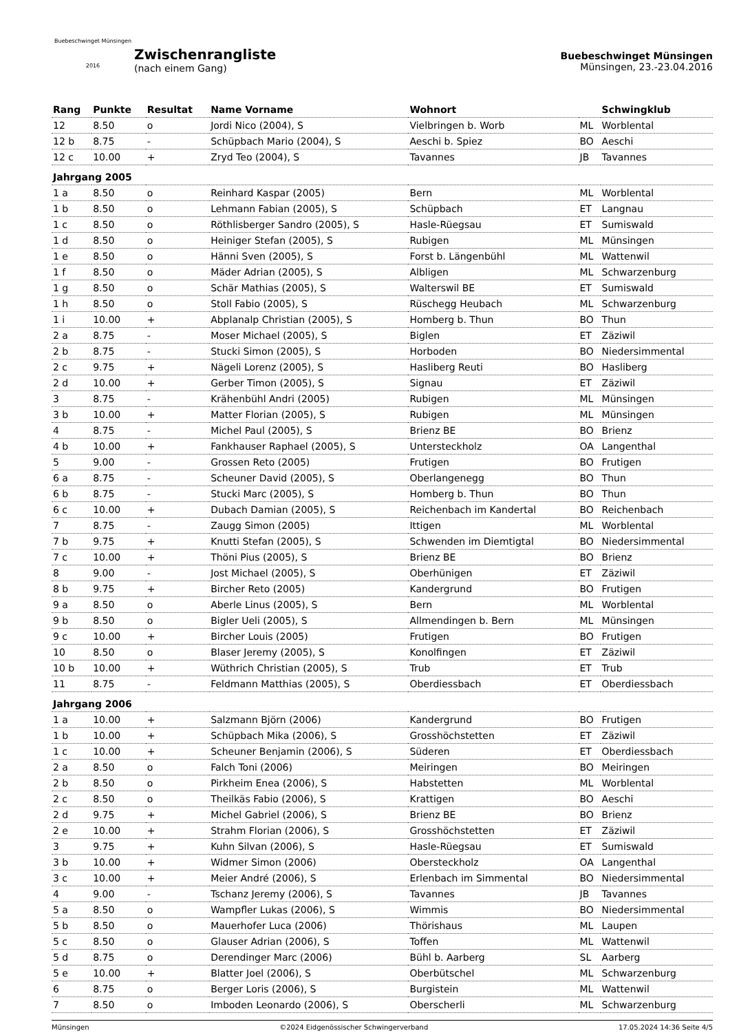Buebeschwinget Münsingen
2016
Zwischenrangliste
(nach einem Gang)
Buebeschwinget Münsingen
Münsingen, 23.-23.04.2016
| Rang | Punkte | Resultat | Name Vorname | Wohnort | | Schwingklub |
| --- | --- | --- | --- | --- | --- | --- |
| 12 | 8.50 | o | Jordi Nico (2004), S | Vielbringen b. Worb | ML | Worblental |
| 12 b | 8.75 | - | Schüpbach Mario (2004), S | Aeschi b. Spiez | BO | Aeschi |
| 12 c | 10.00 | + | Zryd Teo (2004), S | Tavannes | JB | Tavannes |
| Jahrgang 2005 | | | | | | |
| 1 a | 8.50 | o | Reinhard Kaspar (2005) | Bern | ML | Worblental |
| 1 b | 8.50 | o | Lehmann Fabian (2005), S | Schüpbach | ET | Langnau |
| 1 c | 8.50 | o | Röthlisberger Sandro (2005), S | Hasle-Rüegsau | ET | Sumiswald |
| 1 d | 8.50 | o | Heiniger Stefan (2005), S | Rubigen | ML | Münsingen |
| 1 e | 8.50 | o | Hänni Sven (2005), S | Forst b. Längenbühl | ML | Wattenwil |
| 1 f | 8.50 | o | Mäder Adrian (2005), S | Albligen | ML | Schwarzenburg |
| 1 g | 8.50 | o | Schär Mathias (2005), S | Walterswil BE | ET | Sumiswald |
| 1 h | 8.50 | o | Stoll Fabio (2005), S | Rüschegg Heubach | ML | Schwarzenburg |
| 1 i | 10.00 | + | Abplanalp Christian (2005), S | Homberg b. Thun | BO | Thun |
| 2 a | 8.75 | - | Moser Michael (2005), S | Biglen | ET | Zäziwil |
| 2 b | 8.75 | - | Stucki Simon (2005), S | Horboden | BO | Niedersimmental |
| 2 c | 9.75 | + | Nägeli Lorenz (2005), S | Hasliberg Reuti | BO | Hasliberg |
| 2 d | 10.00 | + | Gerber Timon (2005), S | Signau | ET | Zäziwil |
| 3 | 8.75 | - | Krähenbühl Andri (2005) | Rubigen | ML | Münsingen |
| 3 b | 10.00 | + | Matter Florian (2005), S | Rubigen | ML | Münsingen |
| 4 | 8.75 | - | Michel Paul (2005), S | Brienz BE | BO | Brienz |
| 4 b | 10.00 | + | Fankhauser Raphael (2005), S | Untersteckholz | OA | Langenthal |
| 5 | 9.00 | - | Grossen Reto (2005) | Frutigen | BO | Frutigen |
| 6 a | 8.75 | - | Scheuner David (2005), S | Oberlangenegg | BO | Thun |
| 6 b | 8.75 | - | Stucki Marc (2005), S | Homberg b. Thun | BO | Thun |
| 6 c | 10.00 | + | Dubach Damian (2005), S | Reichenbach im Kandertal | BO | Reichenbach |
| 7 | 8.75 | - | Zaugg Simon (2005) | Ittigen | ML | Worblental |
| 7 b | 9.75 | + | Knutti Stefan (2005), S | Schwenden im Diemtigtal | BO | Niedersimmental |
| 7 c | 10.00 | + | Thöni Pius (2005), S | Brienz BE | BO | Brienz |
| 8 | 9.00 | - | Jost Michael (2005), S | Oberhünigen | ET | Zäziwil |
| 8 b | 9.75 | + | Bircher Reto (2005) | Kandergrund | BO | Frutigen |
| 9 a | 8.50 | o | Aberle Linus (2005), S | Bern | ML | Worblental |
| 9 b | 8.50 | o | Bigler Ueli (2005), S | Allmendingen b. Bern | ML | Münsingen |
| 9 c | 10.00 | + | Bircher Louis (2005) | Frutigen | BO | Frutigen |
| 10 | 8.50 | o | Blaser Jeremy (2005), S | Konolfingen | ET | Zäziwil |
| 10 b | 10.00 | + | Wüthrich Christian (2005), S | Trub | ET | Trub |
| 11 | 8.75 | - | Feldmann Matthias (2005), S | Oberdiessbach | ET | Oberdiessbach |
| Jahrgang 2006 | | | | | | |
| 1 a | 10.00 | + | Salzmann Björn (2006) | Kandergrund | BO | Frutigen |
| 1 b | 10.00 | + | Schüpbach Mika (2006), S | Grosshöchstetten | ET | Zäziwil |
| 1 c | 10.00 | + | Scheuner Benjamin (2006), S | Süderen | ET | Oberdiessbach |
| 2 a | 8.50 | o | Falch Toni (2006) | Meiringen | BO | Meiringen |
| 2 b | 8.50 | o | Pirkheim Enea (2006), S | Habstetten | ML | Worblental |
| 2 c | 8.50 | o | Theilkäs Fabio (2006), S | Krattigen | BO | Aeschi |
| 2 d | 9.75 | + | Michel Gabriel (2006), S | Brienz BE | BO | Brienz |
| 2 e | 10.00 | + | Strahm Florian (2006), S | Grosshöchstetten | ET | Zäziwil |
| 3 | 9.75 | + | Kuhn Silvan (2006), S | Hasle-Rüegsau | ET | Sumiswald |
| 3 b | 10.00 | + | Widmer Simon (2006) | Obersteckholz | OA | Langenthal |
| 3 c | 10.00 | + | Meier André (2006), S | Erlenbach im Simmental | BO | Niedersimmental |
| 4 | 9.00 | - | Tschanz Jeremy (2006), S | Tavannes | JB | Tavannes |
| 5 a | 8.50 | o | Wampfler Lukas (2006), S | Wimmis | BO | Niedersimmental |
| 5 b | 8.50 | o | Mauerhofer Luca (2006) | Thörishaus | ML | Laupen |
| 5 c | 8.50 | o | Glauser Adrian (2006), S | Toffen | ML | Wattenwil |
| 5 d | 8.75 | o | Derendinger Marc (2006) | Bühl b. Aarberg | SL | Aarberg |
| 5 e | 10.00 | + | Blatter Joel (2006), S | Oberbütschel | ML | Schwarzenburg |
| 6 | 8.75 | o | Berger Loris (2006), S | Burgistein | ML | Wattenwil |
| 7 | 8.50 | o | Imboden Leonardo (2006), S | Oberscherli | ML | Schwarzenburg |
Münsingen ©2024 Eidgenössischer Schwingerverband 17.05.2024 14:36 Seite 4/5